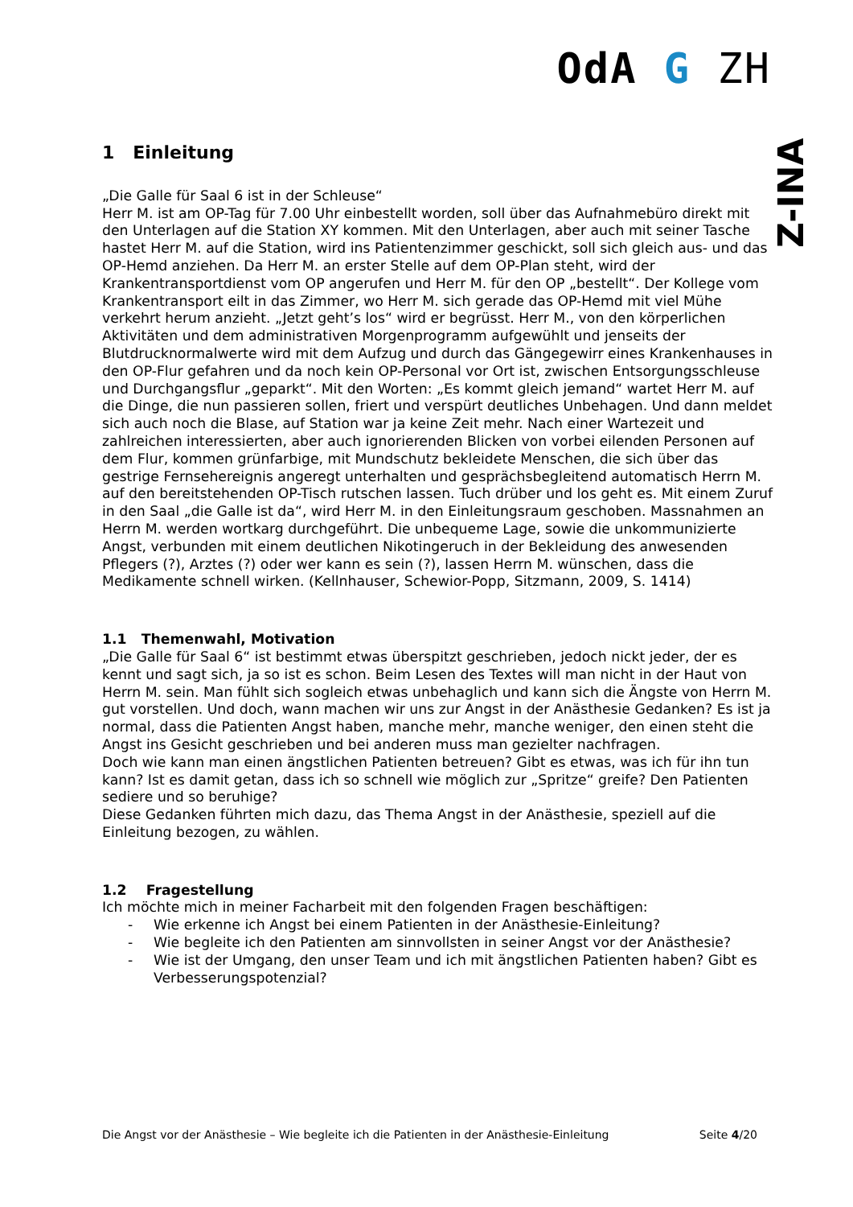OdA G ZH
Z- INA
1 Einleitung
„Die Galle für Saal 6 ist in der Schleuse“
Herr M. ist am OP-Tag für 7.00 Uhr einbestellt worden, soll über das Aufnahmebüro direkt mit den Unterlagen auf die Station XY kommen. Mit den Unterlagen, aber auch mit seiner Tasche hastet Herr M. auf die Station, wird ins Patientenzimmer geschickt, soll sich gleich aus- und das OP-Hemd anziehen. Da Herr M. an erster Stelle auf dem OP-Plan steht, wird der Krankentransportdienst vom OP angerufen und Herr M. für den OP „bestellt“. Der Kollege vom Krankentransport eilt in das Zimmer, wo Herr M. sich gerade das OP-Hemd mit viel Mühe verkehrt herum anzieht. „Jetzt geht’s los“ wird er begrüsst. Herr M., von den körperlichen Aktivitäten und dem administrativen Morgenprogramm aufgewühlt und jenseits der Blutdrucknormalwerte wird mit dem Aufzug und durch das Gängegewirr eines Krankenhauses in den OP-Flur gefahren und da noch kein OP-Personal vor Ort ist, zwischen Entsorgungsschleuse und Durchgangsflur „geparkt“. Mit den Worten: „Es kommt gleich jemand“ wartet Herr M. auf die Dinge, die nun passieren sollen, friert und verspürt deutliches Unbehagen. Und dann meldet sich auch noch die Blase, auf Station war ja keine Zeit mehr. Nach einer Wartezeit und zahlreichen interessierten, aber auch ignorierenden Blicken von vorbei eilenden Personen auf dem Flur, kommen grünfarbige, mit Mundschutz bekleidete Menschen, die sich über das gestrige Fernsehereignis angeregt unterhalten und gesprächsbegleitend automatisch Herrn M. auf den bereitstehenden OP-Tisch rutschen lassen. Tuch drüber und los geht es. Mit einem Zuruf in den Saal „die Galle ist da“, wird Herr M. in den Einleitungsraum geschoben. Massnahmen an Herrn M. werden wortkarg durchgeführt. Die unbequeme Lage, sowie die unkommunizierte Angst, verbunden mit einem deutlichen Nikotingeruch in der Bekleidung des anwesenden Pflegers (?), Arztes (?) oder wer kann es sein (?), lassen Herrn M. wünschen, dass die Medikamente schnell wirken. (Kellnhauser, Schewior-Popp, Sitzmann, 2009, S. 1414)
1.1 Themenwahl, Motivation
„Die Galle für Saal 6“ ist bestimmt etwas überspitzt geschrieben, jedoch nickt jeder, der es kennt und sagt sich, ja so ist es schon. Beim Lesen des Textes will man nicht in der Haut von Herrn M. sein. Man fühlt sich sogleich etwas unbehaglich und kann sich die Ängste von Herrn M. gut vorstellen. Und doch, wann machen wir uns zur Angst in der Anästhesie Gedanken? Es ist ja normal, dass die Patienten Angst haben, manche mehr, manche weniger, den einen steht die Angst ins Gesicht geschrieben und bei anderen muss man gezielter nachfragen.
Doch wie kann man einen ängstlichen Patienten betreuen? Gibt es etwas, was ich für ihn tun kann? Ist es damit getan, dass ich so schnell wie möglich zur „Spritze“ greife? Den Patienten sediere und so beruhige?
Diese Gedanken führten mich dazu, das Thema Angst in der Anästhesie, speziell auf die Einleitung bezogen, zu wählen.
1.2 Fragestellung
Ich möchte mich in meiner Facharbeit mit den folgenden Fragen beschäftigen:
- Wie erkenne ich Angst bei einem Patienten in der Anästhesie-Einleitung?
- Wie begleite ich den Patienten am sinnvollsten in seiner Angst vor der Anästhesie?
- Wie ist der Umgang, den unser Team und ich mit ängstlichen Patienten haben? Gibt es Verbesserungspotenzial?
Die Angst vor der Anästhesie – Wie begleite ich die Patienten in der Anästhesie-Einleitung Seite 4/20